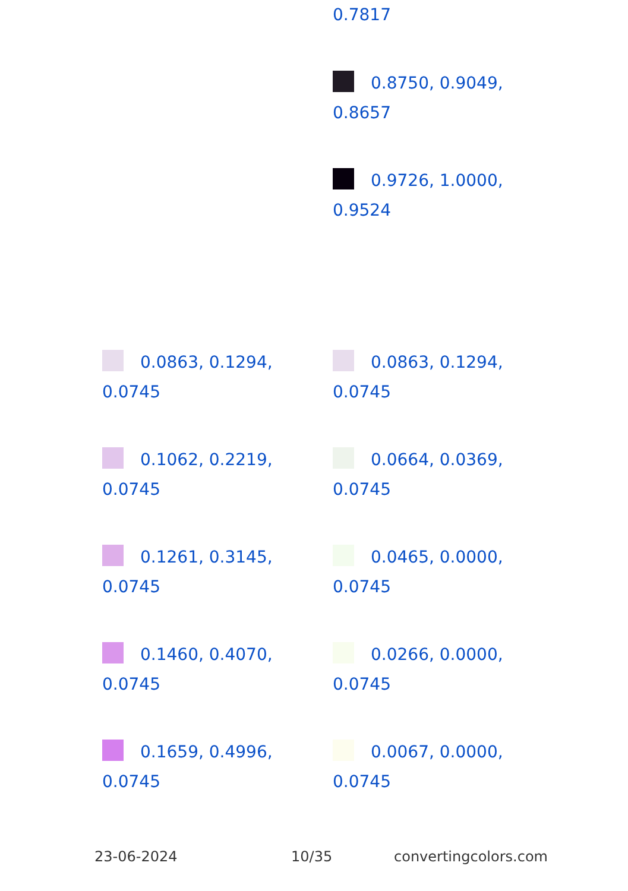0.7817
0.8750, 0.9049, 0.8657
0.9726, 1.0000, 0.9524
0.0863, 0.1294, 0.0745
0.0863, 0.1294, 0.0745
0.1062, 0.2219, 0.0745
0.0664, 0.0369, 0.0745
0.1261, 0.3145, 0.0745
0.0465, 0.0000, 0.0745
0.1460, 0.4070, 0.0745
0.0266, 0.0000, 0.0745
0.1659, 0.4996, 0.0745
0.0067, 0.0000, 0.0745
23-06-2024 10/35 convertingcolors.com